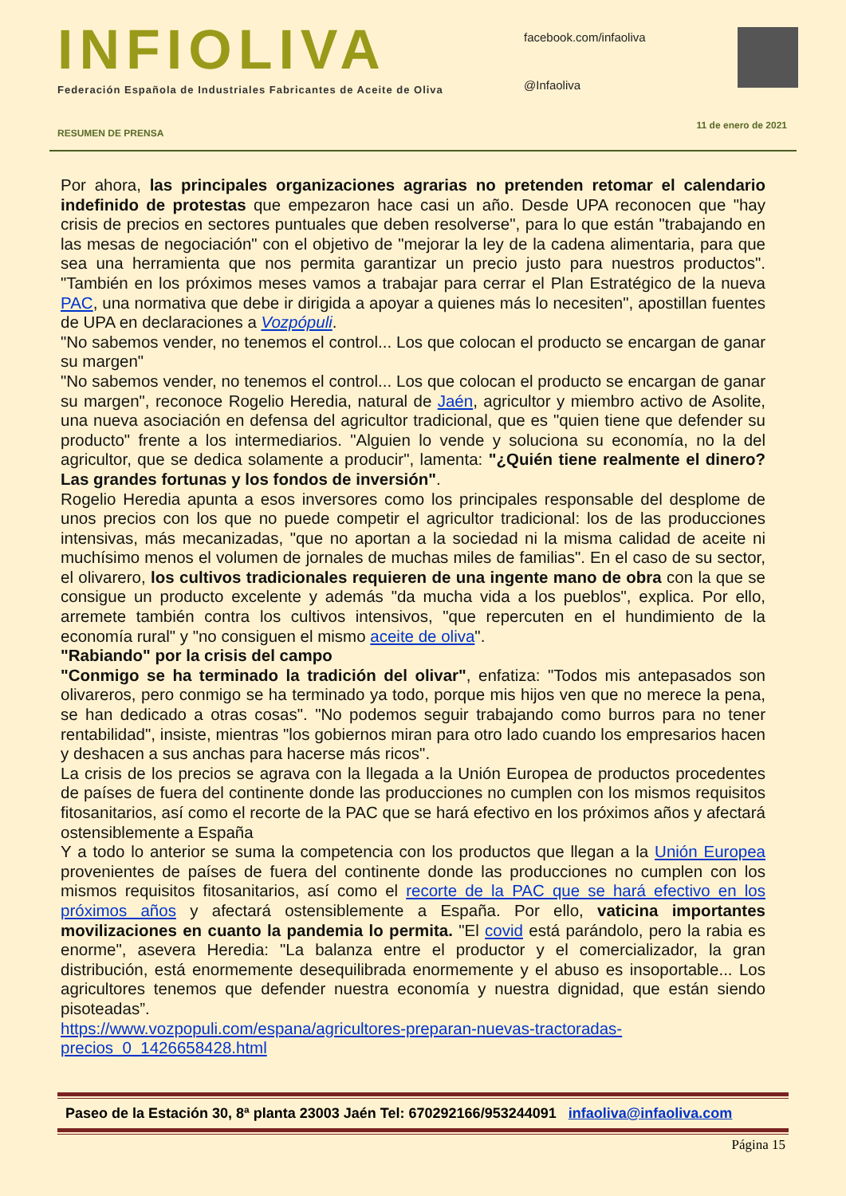INFIOLIVA
Federación Española de Industriales Fabricantes de Aceite de Oliva
facebook.com/infaoliva
@Infaoliva
11 de enero de 2021
RESUMEN DE PRENSA
Por ahora, las principales organizaciones agrarias no pretenden retomar el calendario indefinido de protestas que empezaron hace casi un año. Desde UPA reconocen que "hay crisis de precios en sectores puntuales que deben resolverse", para lo que están "trabajando en las mesas de negociación" con el objetivo de "mejorar la ley de la cadena alimentaria, para que sea una herramienta que nos permita garantizar un precio justo para nuestros productos". "También en los próximos meses vamos a trabajar para cerrar el Plan Estratégico de la nueva PAC, una normativa que debe ir dirigida a apoyar a quienes más lo necesiten", apostillan fuentes de UPA en declaraciones a Vozpópuli.
"No sabemos vender, no tenemos el control... Los que colocan el producto se encargan de ganar su margen"
"No sabemos vender, no tenemos el control... Los que colocan el producto se encargan de ganar su margen", reconoce Rogelio Heredia, natural de Jaén, agricultor y miembro activo de Asolite, una nueva asociación en defensa del agricultor tradicional, que es "quien tiene que defender su producto" frente a los intermediarios. "Alguien lo vende y soluciona su economía, no la del agricultor, que se dedica solamente a producir", lamenta: "¿Quién tiene realmente el dinero? Las grandes fortunas y los fondos de inversión".
Rogelio Heredia apunta a esos inversores como los principales responsable del desplome de unos precios con los que no puede competir el agricultor tradicional: los de las producciones intensivas, más mecanizadas, "que no aportan a la sociedad ni la misma calidad de aceite ni muchísimo menos el volumen de jornales de muchas miles de familias". En el caso de su sector, el olivarero, los cultivos tradicionales requieren de una ingente mano de obra con la que se consigue un producto excelente y además "da mucha vida a los pueblos", explica. Por ello, arremete también contra los cultivos intensivos, "que repercuten en el hundimiento de la economía rural" y "no consiguen el mismo aceite de oliva".
"Rabiando" por la crisis del campo
"Conmigo se ha terminado la tradición del olivar", enfatiza: "Todos mis antepasados son olivareros, pero conmigo se ha terminado ya todo, porque mis hijos ven que no merece la pena, se han dedicado a otras cosas". "No podemos seguir trabajando como burros para no tener rentabilidad", insiste, mientras "los gobiernos miran para otro lado cuando los empresarios hacen y deshacen a sus anchas para hacerse más ricos".
La crisis de los precios se agrava con la llegada a la Unión Europea de productos procedentes de países de fuera del continente donde las producciones no cumplen con los mismos requisitos fitosanitarios, así como el recorte de la PAC que se hará efectivo en los próximos años y afectará ostensiblemente a España
Y a todo lo anterior se suma la competencia con los productos que llegan a la Unión Europea provenientes de países de fuera del continente donde las producciones no cumplen con los mismos requisitos fitosanitarios, así como el recorte de la PAC que se hará efectivo en los próximos años y afectará ostensiblemente a España. Por ello, vaticina importantes movilizaciones en cuanto la pandemia lo permita. "El covid está parándolo, pero la rabia es enorme", asevera Heredia: "La balanza entre el productor y el comercializador, la gran distribución, está enormemente desequilibrada enormemente y el abuso es insoportable... Los agricultores tenemos que defender nuestra economía y nuestra dignidad, que están siendo pisoteadas”.
https://www.vozpopuli.com/espana/agricultores-preparan-nuevas-tractoradas-precios_0_1426658428.html
Paseo de la Estación 30, 8ª planta 23003 Jaén Tel: 670292166/953244091 infaoliva@infaoliva.com
Página 15